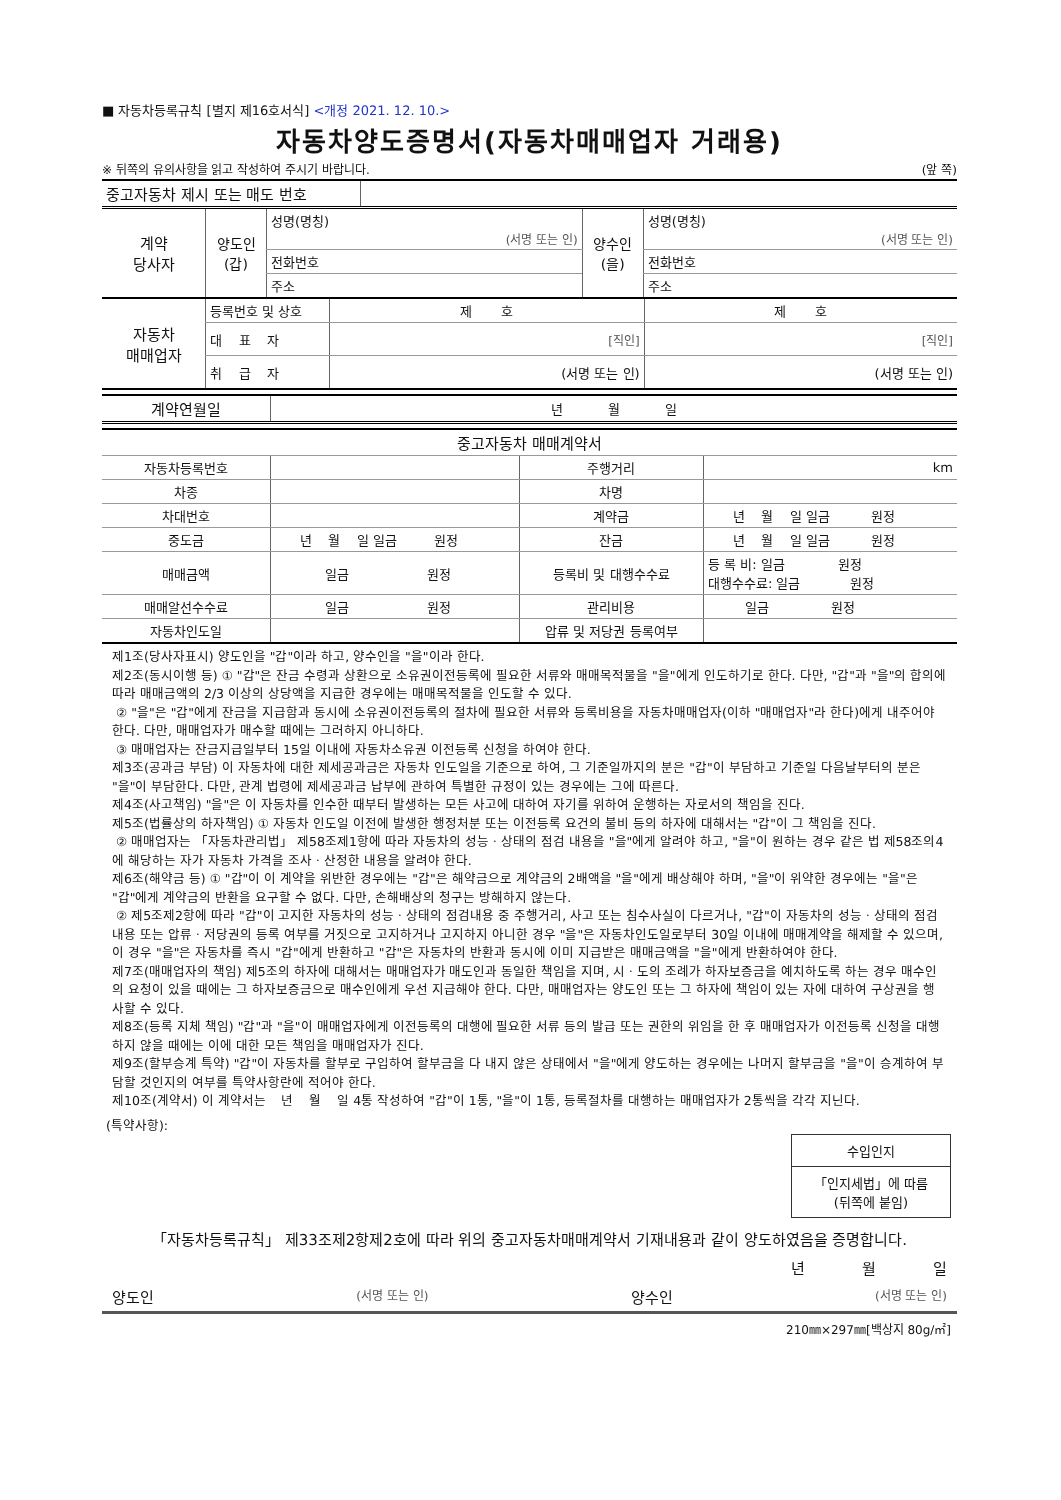■ 자동차등록규칙 [별지 제16호서식] <개정 2021. 12. 10.>
자동차양도증명서(자동차매매업자 거래용)
※ 뒤쪽의 유의사항을 읽고 작성하여 주시기 바랍니다. (앞 쪽)
| 중고자동차 제시 또는 매도 번호 | |
| 계약 당사자 | 양도인 (갑) | 성명(명칭) (서명 또는 인) | 양수인 (을) | 성명(명칭) (서명 또는 인) |
| | | 전화번호 | | 전화번호 |
| | | 주소 | | 주소 |
| 자동차 매매업자 | 등록번호 및 상호 | 제 호 | 제 호 |
| | 대 표 자 | [직인] | [직인] |
| | 취 급 자 | (서명 또는 인) | (서명 또는 인) |
| 계약연월일 | 년 월 일 |
| 중고자동차 매매계약서 | | | |
| 자동차등록번호 | | 주행거리 | km |
| 차종 | | 차명 | |
| 차대번호 | | 계약금 | 년 월 일 일금 원정 |
| 중도금 | 년 월 일 일금 원정 | 잔금 | 년 월 일 일금 원정 |
| 매매금액 | 일금 원정 | 등록비 및 대행수수료 | 등 록 비: 일금 원정 대행수수료: 일금 원정 |
| 매매알선수수료 | 일금 원정 | 관리비용 | 일금 원정 |
| 자동차인도일 | | 압류 및 저당권 등록여부 | |
제1조(당사자표시) 양도인을 "갑"이라 하고, 양수인을 "을"이라 한다.
제2조(동시이행 등) ① "갑"은 잔금 수령과 상환으로 소유권이전등록에 필요한 서류와 매매목적물을 "을"에게 인도하기로 한다. 다만, "갑"과 "을"의 합의에 따라 매매금액의 2/3 이상의 상당액을 지급한 경우에는 매매목적물을 인도할 수 있다.
② "을"은 "갑"에게 잔금을 지급함과 동시에 소유권이전등록의 절차에 필요한 서류와 등록비용을 자동차매매업자(이하 "매매업자"라 한다)에게 내주어야 한다. 다만, 매매업자가 매수할 때에는 그러하지 아니하다.
③ 매매업자는 잔금지급일부터 15일 이내에 자동차소유권 이전등록 신청을 하여야 한다.
제3조(공과금 부담) 이 자동차에 대한 제세공과금은 자동차 인도일을 기준으로 하여, 그 기준일까지의 분은 "갑"이 부담하고 기준일 다음날부터의 분은 "을"이 부담한다. 다만, 관계 법령에 제세공과금 납부에 관하여 특별한 규정이 있는 경우에는 그에 따른다.
제4조(사고책임) "을"은 이 자동차를 인수한 때부터 발생하는 모든 사고에 대하여 자기를 위하여 운행하는 자로서의 책임을 진다.
제5조(법률상의 하자책임) ① 자동차 인도일 이전에 발생한 행정처분 또는 이전등록 요건의 불비 등의 하자에 대해서는 "갑"이 그 책임을 진다.
② 매매업자는 「자동차관리법」 제58조제1항에 따라 자동차의 성능ㆍ상태의 점검 내용을 "을"에게 알려야 하고, "을"이 원하는 경우 같은 법 제58조의4에 해당하는 자가 자동차 가격을 조사ㆍ산정한 내용을 알려야 한다.
제6조(해약금 등) ① "갑"이 이 계약을 위반한 경우에는 "갑"은 해약금으로 계약금의 2배액을 "을"에게 배상해야 하며, "을"이 위약한 경우에는 "을"은 "갑"에게 계약금의 반환을 요구할 수 없다. 다만, 손해배상의 청구는 방해하지 않는다.
② 제5조제2항에 따라 "갑"이 고지한 자동차의 성능ㆍ상태의 점검내용 중 주행거리, 사고 또는 침수사실이 다르거나, "갑"이 자동차의 성능ㆍ상태의 점검내용 또는 압류ㆍ저당권의 등록 여부를 거짓으로 고지하거나 고지하지 아니한 경우 "을"은 자동차인도일로부터 30일 이내에 매매계약을 해제할 수 있으며, 이 경우 "을"은 자동차를 즉시 "갑"에게 반환하고 "갑"은 자동차의 반환과 동시에 이미 지급받은 매매금액을 "을"에게 반환하여야 한다.
제7조(매매업자의 책임) 제5조의 하자에 대해서는 매매업자가 매도인과 동일한 책임을 지며, 시ㆍ도의 조례가 하자보증금을 예치하도록 하는 경우 매수인의 요청이 있을 때에는 그 하자보증금으로 매수인에게 우선 지급해야 한다. 다만, 매매업자는 양도인 또는 그 하자에 책임이 있는 자에 대하여 구상권을 행사할 수 있다.
제8조(등록 지체 책임) "갑"과 "을"이 매매업자에게 이전등록의 대행에 필요한 서류 등의 발급 또는 권한의 위임을 한 후 매매업자가 이전등록 신청을 대행하지 않을 때에는 이에 대한 모든 책임을 매매업자가 진다.
제9조(할부승계 특약) "갑"이 자동차를 할부로 구입하여 할부금을 다 내지 않은 상태에서 "을"에게 양도하는 경우에는 나머지 할부금을 "을"이 승계하여 부담할 것인지의 여부를 특약사항란에 적어야 한다.
제10조(계약서) 이 계약서는 년 월 일 4통 작성하여 "갑"이 1통, "을"이 1통, 등록절차를 대행하는 매매업자가 2통씩을 각각 지닌다.
(특약사항):
수입인지
「인지세법」에 따름
(뒤쪽에 붙임)
「자동차등록규칙」 제33조제2항제2호에 따라 위의 중고자동차매매계약서 기재내용과 같이 양도하였음을 증명합니다.
년 월 일
양도인 (서명 또는 인) 양수인 (서명 또는 인)
210㎜×297㎜[백상지 80g/㎡]